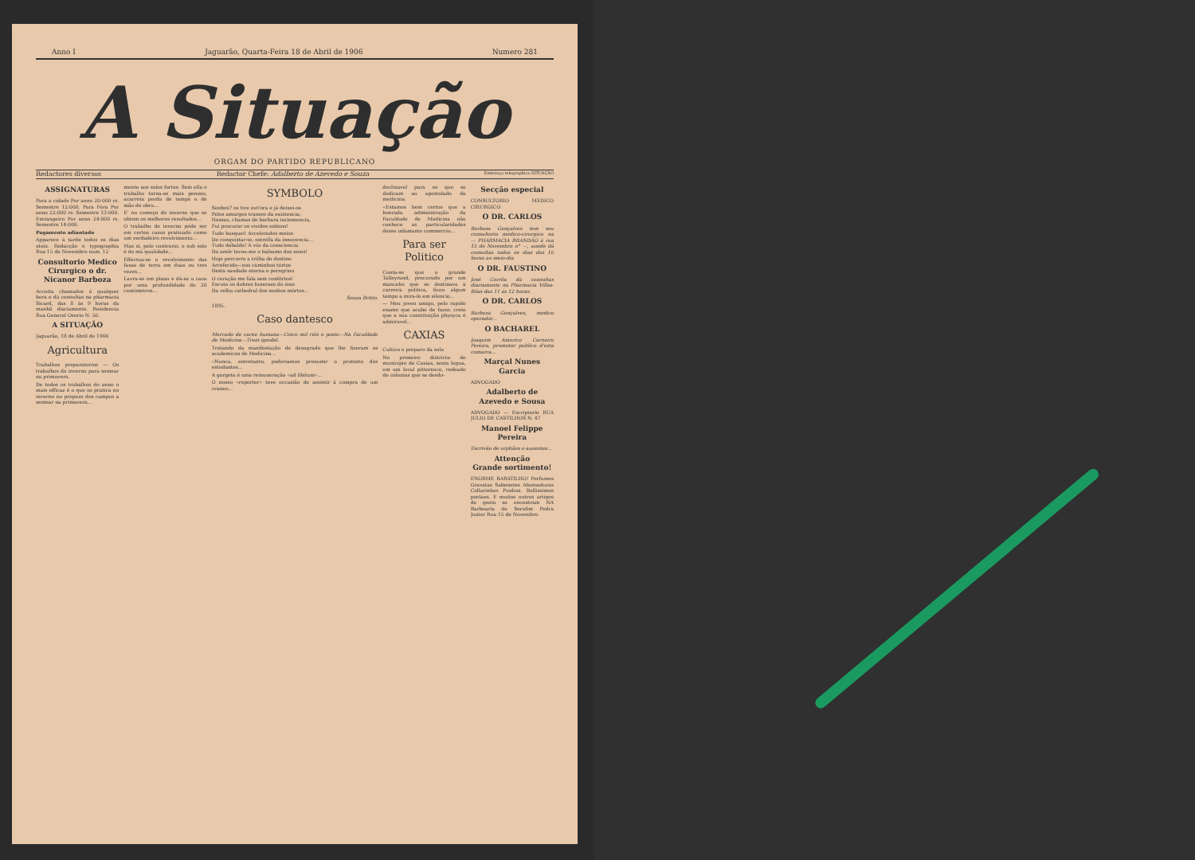Anno I Jaguarão, Quarta-Feira 18 de Abril de 1906 Numero 281
A Situação
ORGAM DO PARTIDO REPUBLICANO
Redactores diversos Redactor Chefe: Adalberto de Azevedo e Souza Endereço telegraphico SITUAÇÃO
ASSIGNATURAS
Para a cidade Por anno 20:000 rs. Semestre 12:000. Para Fóra Por anno 22:000 rs. Semestre 13:000. Extrangeiro Por anno 24:000 rs. Semestre 14:000.
Pagamento adiantado
Apparece á tarde todos os dias uteis. Redacção e typographia Rua 15 de Novembro num. 12
Consultorio Medico Cirurgico o dr. Nicanor Barboza
Acceita chamados á qualquer hora e dá consultas na pharmacia Sicard, das 8 ás 9 horas da manhã diariamente. Residencia Rua General Osorio N. 50.
A SITUAÇÃO
Jaguarão, 18 de Abril de 1906
Agricultura
Trabalhos preparatorios — Os trabalhos do inverno para semear na primavera.
De todos os trabalhos do anno o mais efficaz é o que se pratica no inverno no preparo dos campos a semear na primavera...
mente aos solos fortes. Sem ella o trabalho torna-se mais penoso, acarreta perda de tempo e de mão de obra...
E' no começo do inverno que se obtem os melhores resultados...
O trabalho de inverno póde ser em certos casos praticado como um verdadeiro revolvimento...
Mas si, pelo contrario, o sub solo é de má qualidade...
Effectua-se o revolvimento das faxas de terra em duas ou tres vezes...
Lavra-se em plano e dá-se a cava por uma profundidade de 20 centimetros...
SYMBOLO
Sonhos? os tive out'ora e já deixei-os
Pelos amargos transes da existencia;
Nessas, chamas de barbara inclemencia,
Fui procurar os vividos enleios!
Tudo busquei! Accelerados meios
De conquistar-te, estrella da innocencia...
Tudo debalde! A vóz da consciencia
Do amôr levou-me o balsamo dos seios!
Hoje percorro a trilha do destino
Arrefecido—nos caminhos tórtos
Desta saudade eterna e peregrino
O coração me fala sem confórtos!
Escuto os dobres funeraes do sino
Da velha cathedral dos sonhos mórtos...
Souza Britto.
1895.
Caso dantesco
Mercado de carne humana—Cinco mil réis o posto—Na Faculdade de Medicina—Trust ignobil.
Tratando da manifestação de desagrado que lhe fizeram os academicos de Medicina...
«Nunca, entretanto, poderiamos presumir o protesto dos estudantes...
A gorgeta é uma remuneração «ad libitum»...
O nosso «reporter» teve occasião de assistir á compra de um craneo...
declinavel para os que se dedicam ao apostolado da medicina.
«Estamos bem certos que a honrada administração da Faculdade de Medicina não conhece as particularidades desse infamante commercio...
Para ser Politico
Conta-se que o grande Talleyrand, procurado por um mancebo que se destinava á carreira politica, ficou algum tempo a mira-lo em silencio...
— Meu joven amigo, pelo rapido exame que acabo de fazer, creio que a sua constituição physyca é admiravel...
CAXIAS
Cultivo e preparo da sola
No primeiro districto do municipio de Caxias, sexta legua, em um local pittoresco, rodeado de colonias que se desdo-
Secção especial
CONSULTORIO MEDICO CIRURGICO
O DR. CARLOS
Barbosa Gonçalves tem seu consultorio medico-cirurgico na — PHARMACIA BRANDÃO á rua 15 de Novembro n° —, aonde dá consultas todos os dias das 10 horas ao meio-dia
O DR. FAUSTINO
José Corrêa dá consultas diariamente na Pharmacia Villas-Bôas das 11 ás 12 horas.
O DR. CARLOS
Barboza Gonçalves, medico operador...
O BACHAREL
Joaquim Americo Carneiro Pereira, promotor publico d'esta comarca...
Marçal Nunes Garcia
ADVOGADO
Adalberto de Azevedo e Sousa
ADVOGADO — Escriptorio RUA JULIO DE CASTILHOS N. 47
Manoel Felippe Pereira
Escrivão de orphãos e auzentes...
Attenção
Grande sortimento!
ENORME BARATILHO! Perfumes Gravatas Sabonetes Abotoaduras Collarinhos Punhos. Bellissimos postaes. E muitos outros artigos de gosto se encontram NA Barbearia de Serafim Pedra Junior Rua 15 de Novembro